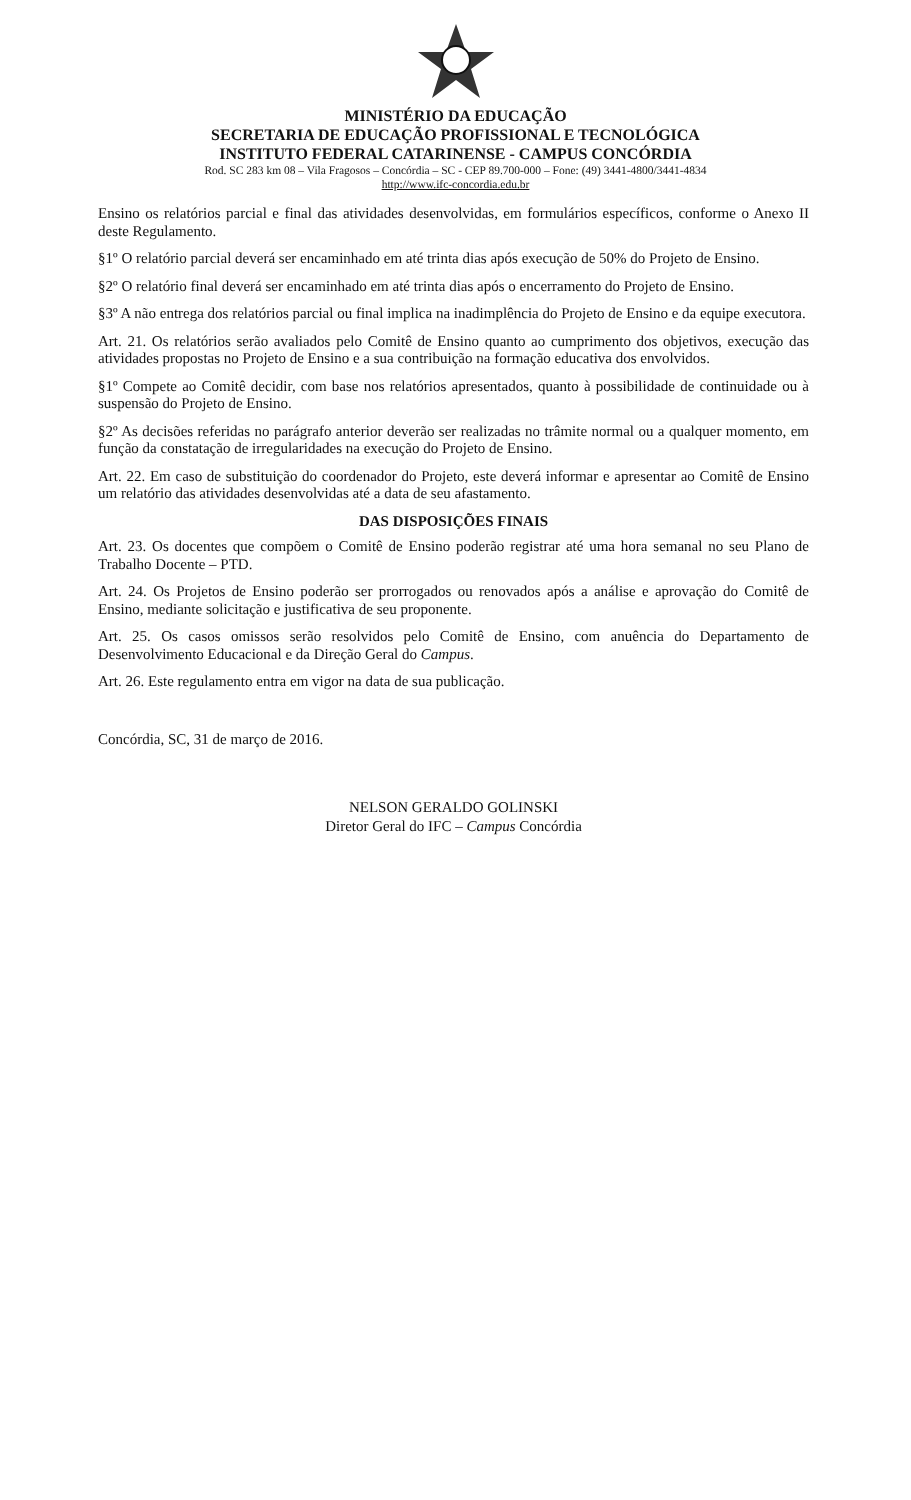MINISTÉRIO DA EDUCAÇÃO
SECRETARIA DE EDUCAÇÃO PROFISSIONAL E TECNOLÓGICA
INSTITUTO FEDERAL CATARINENSE - CAMPUS CONCÓRDIA
Rod. SC 283 km 08 – Vila Fragosos – Concórdia – SC - CEP 89.700-000 – Fone: (49) 3441-4800/3441-4834
http://www.ifc-concordia.edu.br
Ensino os relatórios parcial e final das atividades desenvolvidas, em formulários específicos, conforme o Anexo II deste Regulamento.
§1º O relatório parcial deverá ser encaminhado em até trinta dias após execução de 50% do Projeto de Ensino.
§2º O relatório final deverá ser encaminhado em até trinta dias após o encerramento do Projeto de Ensino.
§3º A não entrega dos relatórios parcial ou final implica na inadimplência do Projeto de Ensino e da equipe executora.
Art. 21. Os relatórios serão avaliados pelo Comitê de Ensino quanto ao cumprimento dos objetivos, execução das atividades propostas no Projeto de Ensino e a sua contribuição na formação educativa dos envolvidos.
§1º Compete ao Comitê decidir, com base nos relatórios apresentados, quanto à possibilidade de continuidade ou à suspensão do Projeto de Ensino.
§2º As decisões referidas no parágrafo anterior deverão ser realizadas no trâmite normal ou a qualquer momento, em função da constatação de irregularidades na execução do Projeto de Ensino.
Art. 22. Em caso de substituição do coordenador do Projeto, este deverá informar e apresentar ao Comitê de Ensino um relatório das atividades desenvolvidas até a data de seu afastamento.
DAS DISPOSIÇÕES FINAIS
Art. 23. Os docentes que compõem o Comitê de Ensino poderão registrar até uma hora semanal no seu Plano de Trabalho Docente – PTD.
Art. 24. Os Projetos de Ensino poderão ser prorrogados ou renovados após a análise e aprovação do Comitê de Ensino, mediante solicitação e justificativa de seu proponente.
Art. 25. Os casos omissos serão resolvidos pelo Comitê de Ensino, com anuência do Departamento de Desenvolvimento Educacional e da Direção Geral do Campus.
Art. 26. Este regulamento entra em vigor na data de sua publicação.
Concórdia, SC, 31 de março de 2016.
NELSON GERALDO GOLINSKI
Diretor Geral do IFC – Campus Concórdia